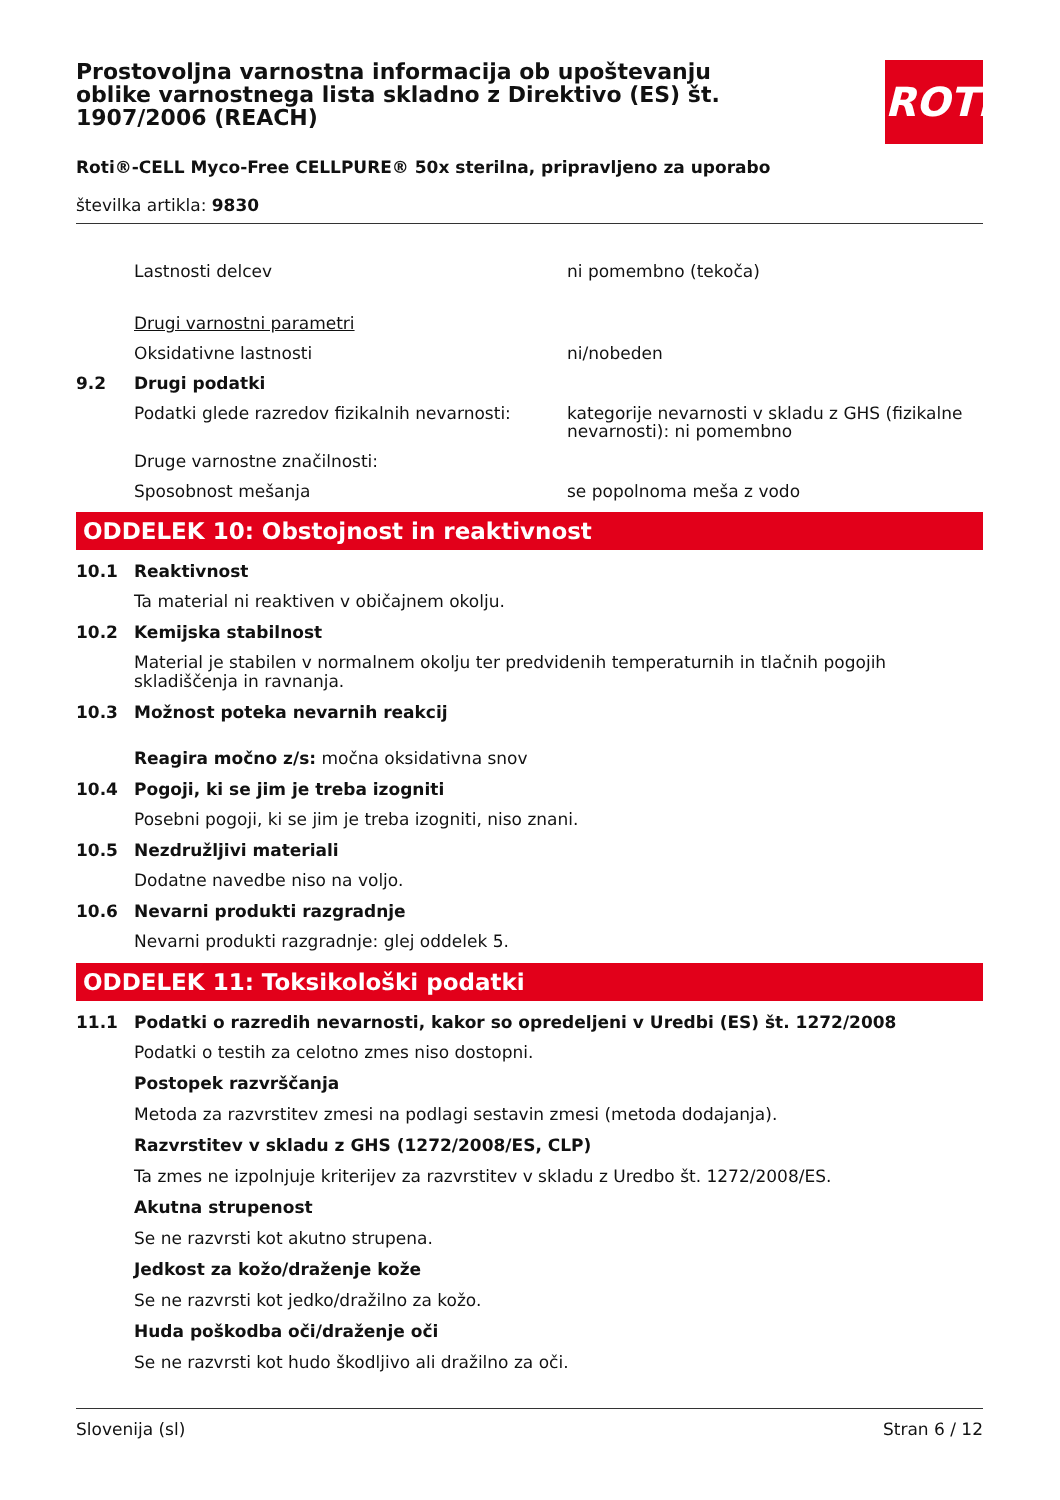ROTH
Prostovoljna varnostna informacija ob upoštevanju oblike varnostnega lista skladno z Direktivo (ES) št. 1907/2006 (REACH)
Roti®-CELL Myco-Free CELLPURE® 50x sterilna, pripravljeno za uporabo
številka artikla: 9830
Lastnosti delcev ni pomembno (tekoča)
Drugi varnostni parametri
Oksidativne lastnosti ni/nobeden
9.2 Drugi podatki
Podatki glede razredov fizikalnih nevarnosti:
kategorije nevarnosti v skladu z GHS (fizikalne nevarnosti): ni pomembno
Druge varnostne značilnosti:
Sposobnost mešanja se popolnoma meša z vodo
ODDELEK 10: Obstojnost in reaktivnost
10.1 Reaktivnost
Ta material ni reaktiven v običajnem okolju.
10.2 Kemijska stabilnost
Material je stabilen v normalnem okolju ter predvidenih temperaturnih in tlačnih pogojih skladiščenja in ravnanja.
10.3 Možnost poteka nevarnih reakcij
Reagira močno z/s: močna oksidativna snov
10.4 Pogoji, ki se jim je treba izogniti
Posebni pogoji, ki se jim je treba izogniti, niso znani.
10.5 Nezdružljivi materiali
Dodatne navedbe niso na voljo.
10.6 Nevarni produkti razgradnje
Nevarni produkti razgradnje: glej oddelek 5.
ODDELEK 11: Toksikološki podatki
11.1 Podatki o razredih nevarnosti, kakor so opredeljeni v Uredbi (ES) št. 1272/2008
Podatki o testih za celotno zmes niso dostopni.
Postopek razvrščanja
Metoda za razvrstitev zmesi na podlagi sestavin zmesi (metoda dodajanja).
Razvrstitev v skladu z GHS (1272/2008/ES, CLP)
Ta zmes ne izpolnjuje kriterijev za razvrstitev v skladu z Uredbo št. 1272/2008/ES.
Akutna strupenost
Se ne razvrsti kot akutno strupena.
Jedkost za kožo/draženje kože
Se ne razvrsti kot jedko/dražilno za kožo.
Huda poškodba oči/draženje oči
Se ne razvrsti kot hudo škodljivo ali dražilno za oči.
Slovenija (sl) Stran 6 / 12